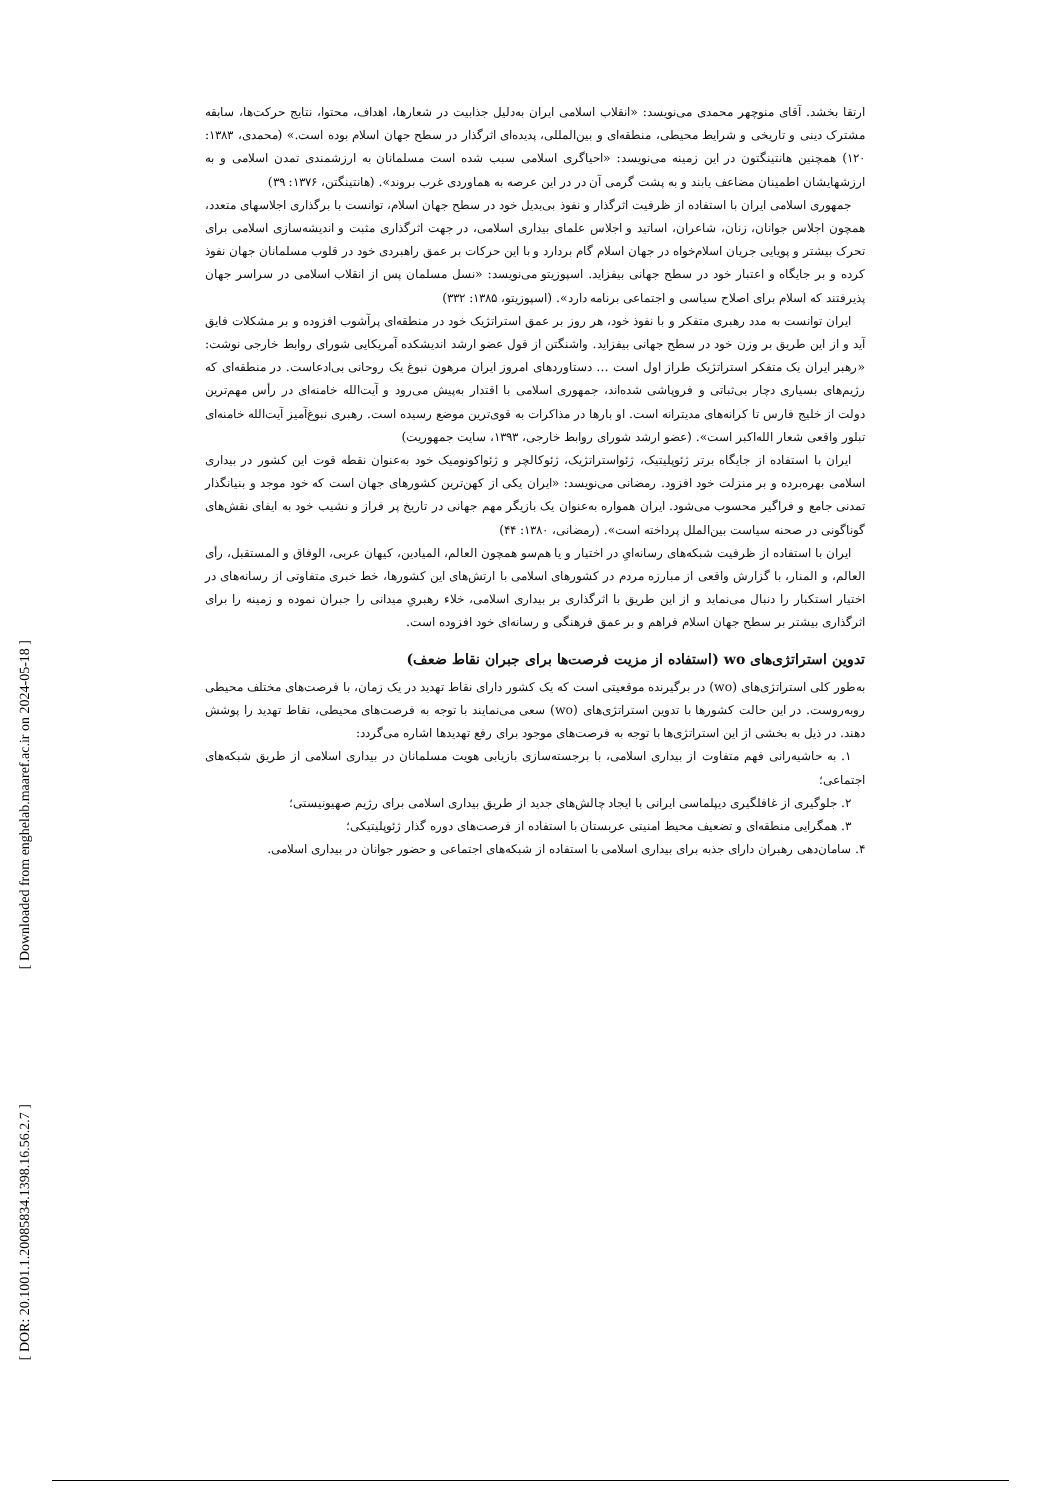[ Downloaded from enghelab.maaref.ac.ir on 2024-05-18 ]
[ DOR: 20.1001.1.20085834.1398.16.56.2.7 ]
ارتقا بخشد. آقای منوچهر محمدی می‌نویسد: «انقلاب اسلامی ایران به‌دلیل جذابیت در شعارها، اهداف، محتوا، نتایج حرکت‌ها، سابقه مشترک دینی و تاریخی و شرایط محیطی، منطقه‌ای و بین‌المللی، پدیده‌ای اثرگذار در سطح جهان اسلام بوده است.» (محمدی، ۱۳۸۳: ۱۲۰) همچنین هانتینگتون در این زمینه می‌نویسد: «احیاگری اسلامی سبب شده است مسلمانان به ارزشمندی تمدن اسلامی و به ارزشهایشان اطمینان مضاعف یابند و به پشت گرمی آن در در این عرصه به هماوردی غرب بروند». (هانتینگتن، ۱۳۷۶: ۳۹)
جمهوری اسلامی ایران با استفاده از ظرفیت اثرگذار و نفوذ بی‌بدیل خود در سطح جهان اسلام، توانست با برگذاری اجلاسهای متعدد، همچون اجلاس جوانان، زنان، شاعران، اساتید و اجلاس علمای بیداری اسلامی، در جهت اثرگذاری مثبت و اندیشه‌سازی اسلامی برای تحرک بیشتر و پویایی جریان اسلام‌خواه در جهان اسلام گام بردارد و با این حرکات بر عمق راهبردی خود در قلوب مسلمانان جهان نفوذ کرده و بر جایگاه و اعتبار خود در سطح جهانی بیفزاید. اسپوزیتو می‌نویسد: «نسل مسلمان پس از انقلاب اسلامی در سراسر جهان پذیرفتند که اسلام برای اصلاح سیاسی و اجتماعی برنامه دارد». (اسپوزیتو، ۱۳۸۵: ۳۳۲)
ایران توانست به مدد رهبری متفکر و با نفوذ خود، هر روز بر عمق استراتژیک خود در منطقه‌ای پرآشوب افزوده و بر مشکلات فایق آید و از این طریق بر وزن خود در سطح جهانی بیفزاید. واشنگتن از قول عضو ارشد اندیشکده آمریکایی شورای روابط خارجی نوشت: «رهبر ایران یک متفکر استراتژیک طراز اول است … دستاوردهای امروز ایران مرهون نبوغ یک روحانی بی‌ادعاست. در منطقه‌ای که رژیم‌های بسیاری دچار بی‌ثباتی و فروپاشی شده‌اند، جمهوری اسلامی با اقتدار به‌پیش می‌رود و آیت‌الله خامنه‌ای در رأس مهم‌ترین دولت از خلیج فارس تا کرانه‌های مدیترانه است. او بارها در مذاکرات به قوی‌ترین موضع رسیده است. رهبری نبوغ‌آمیز آیت‌الله خامنه‌ای تبلور واقعی شعار الله‌اکبر است». (عضو ارشد شورای روابط خارجی، ۱۳۹۳، سایت جمهوریت)
ایران با استفاده از جایگاه برتر ژئوپلیتیک، ژئواستراتژیک، ژئوکالچر و ژئواکونومیک خود به‌عنوان نقطه قوت این کشور در بیداری اسلامی بهره‌برده و بر منزلت خود افزود. رمضانی می‌نویسد: «ایران یکی از کهن‌ترین کشورهای جهان است که خود موجد و بنیانگذار تمدنی جامع و فراگیر محسوب می‌شود. ایران همواره به‌عنوان یک بازیگر مهم جهانی در تاریخ پر فراز و نشیب خود به ایفای نقش‌های گوناگونی در صحنه سیاست بین‌الملل پرداخته است». (رمضانی، ۱۳۸۰: ۴۴)
ایران با استفاده از ظرفیت شبکه‌های رسانه‌ایِ در اختیار و یا هم‌سو همچون العالم، المیادین، کیهان عربی، الوفاق و المستقبل، رأی العالم، و المنار، با گزارش واقعی از مبارزه مردم در کشورهای اسلامی با ارتش‌های این کشورها، خط خبری متفاوتی از رسانه‌های در اختیار استکبار را دنبال می‌نماید و از این طریق با اثرگذاری بر بیداری اسلامی، خلاء رهبریِ میدانی را جبران نموده و زمینه را برای اثرگذاری بیشتر بر سطح جهان اسلام فراهم و بر عمق فرهنگی و رسانه‌ای خود افزوده است.
تدوین استراتژی‌های wo (استفاده از مزیت فرصت‌ها برای جبران نقاط ضعف)
به‌طور کلی استراتژی‌های (wo) در برگیرنده موقعیتی است که یک کشور دارای نقاط تهدید در یک زمان، با فرصت‌های مختلف محیطی روبه‌روست. در این حالت کشورها با تدوین استراتژی‌های (wo) سعی می‌نمایند با توجه به فرصت‌های محیطی، نقاط تهدید را پوشش دهند. در ذیل به بخشی از این استراتژی‌ها با توجه به فرصت‌های موجود برای رفع تهدیدها اشاره می‌گردد:
۱. به حاشیه‌رانی فهم متفاوت از بیداری اسلامی، با برجسته‌سازی بازیابی هویت مسلمانان در بیداری اسلامی از طریق شبکه‌های اجتماعی؛
۲. جلوگیری از غافلگیری دیپلماسی ایرانی با ایجاد چالش‌های جدید از طریق بیداری اسلامی برای رژیم صهیونیستی؛
۳. همگرایی منطقه‌ای و تضعیف محیط امنیتی عربستان با استفاده از فرصت‌های دوره گذار ژئوپلیتیکی؛
۴. سامان‌دهی رهبران دارای جذبه برای بیداری اسلامی با استفاده از شبکه‌های اجتماعی و حضور جوانان در بیداری اسلامی.